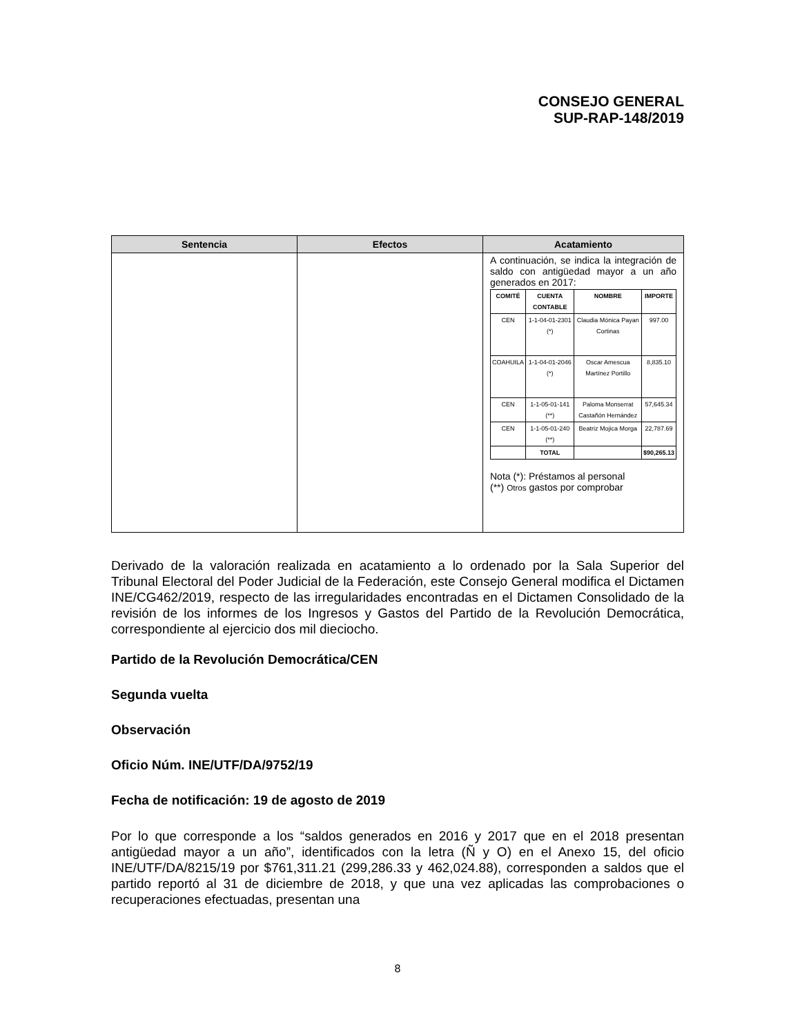CONSEJO GENERAL
SUP-RAP-148/2019
| Sentencia | Efectos | Acatamiento |
| --- | --- | --- |
| | | A continuación, se indica la integración de saldo con antigüedad mayor a un año generados en 2017: / COMITÉ / CUENTA CONTABLE / NOMBRE / IMPORTE / / --- / --- / --- / --- / / CEN / 1-1-04-01-2301 (*) / Claudia Mónica Payan Cortinas / 997.00 / / COAHUILA / 1-1-04-01-2046 (*) / Oscar Amescua Martínez Portillo / 8,835.10 / / CEN / 1-1-05-01-141 (**) / Paloma Monserrat Castañón Hernández / 57,645.34 / / CEN / 1-1-05-01-240 (**) / Beatriz Mojica Morga / 22,787.69 / / / TOTAL / / $90,265.13 / Nota (*): Préstamos al personal (**) Otros gastos por comprobar |
Derivado de la valoración realizada en acatamiento a lo ordenado por la Sala Superior del Tribunal Electoral del Poder Judicial de la Federación, este Consejo General modifica el Dictamen INE/CG462/2019, respecto de las irregularidades encontradas en el Dictamen Consolidado de la revisión de los informes de los Ingresos y Gastos del Partido de la Revolución Democrática, correspondiente al ejercicio dos mil dieciocho.
Partido de la Revolución Democrática/CEN
Segunda vuelta
Observación
Oficio Núm. INE/UTF/DA/9752/19
Fecha de notificación: 19 de agosto de 2019
Por lo que corresponde a los “saldos generados en 2016 y 2017 que en el 2018 presentan antigüedad mayor a un año”, identificados con la letra (Ñ y O) en el Anexo 15, del oficio INE/UTF/DA/8215/19 por $761,311.21 (299,286.33 y 462,024.88), corresponden a saldos que el partido reportó al 31 de diciembre de 2018, y que una vez aplicadas las comprobaciones o recuperaciones efectuadas, presentan una
8